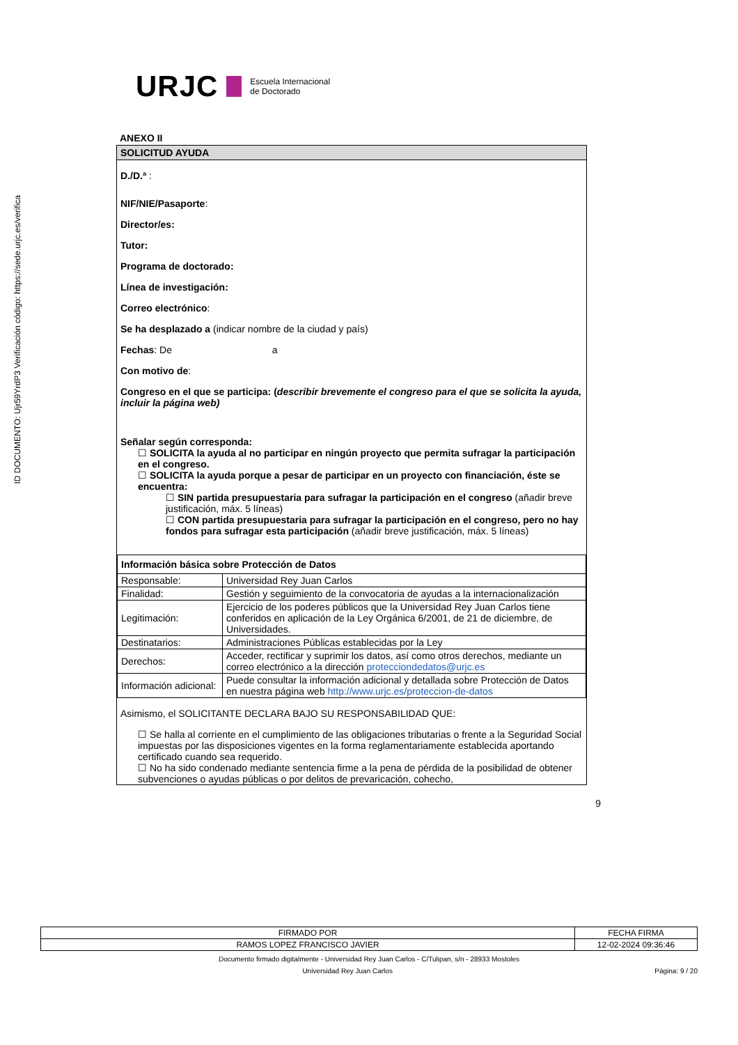ID DOCUMENTO: Ujr59YrdP3 Verificación código: https://sede.urjc.es/verifica
URJC
Escuela Internacional
de Doctorado
ANEXO II
SOLICITUD AYUDA
D./D.ª :
NIF/NIE/Pasaporte:
Director/es:
Tutor:
Programa de doctorado:
Línea de investigación:
Correo electrónico:
Se ha desplazado a (indicar nombre de la ciudad y país)
Fechas: De a
Con motivo de:
Congreso en el que se participa: (describir brevemente el congreso para el que se solicita la ayuda, incluir la página web)
Señalar según corresponda:
☐ SOLICITA la ayuda al no participar en ningún proyecto que permita sufragar la participación en el congreso.
☐ SOLICITA la ayuda porque a pesar de participar en un proyecto con financiación, éste se encuentra:
☐ SIN partida presupuestaria para sufragar la participación en el congreso (añadir breve justificación, máx. 5 líneas)
☐ CON partida presupuestaria para sufragar la participación en el congreso, pero no hay fondos para sufragar esta participación (añadir breve justificación, máx. 5 líneas)
| Información básica sobre Protección de Datos | |
| Responsable: | Universidad Rey Juan Carlos |
| Finalidad: | Gestión y seguimiento de la convocatoria de ayudas a la internacionalización |
| Legitimación: | Ejercicio de los poderes públicos que la Universidad Rey Juan Carlos tiene conferidos en aplicación de la Ley Orgánica 6/2001, de 21 de diciembre, de Universidades. |
| Destinatarios: | Administraciones Públicas establecidas por la Ley |
| Derechos: | Acceder, rectificar y suprimir los datos, así como otros derechos, mediante un correo electrónico a la dirección protecciondedatos@urjc.es |
| Información adicional: | Puede consultar la información adicional y detallada sobre Protección de Datos en nuestra página web http://www.urjc.es/proteccion-de-datos |
Asimismo, el SOLICITANTE DECLARA BAJO SU RESPONSABILIDAD QUE:
☐ Se halla al corriente en el cumplimiento de las obligaciones tributarias o frente a la Seguridad Social impuestas por las disposiciones vigentes en la forma reglamentariamente establecida aportando certificado cuando sea requerido.
☐ No ha sido condenado mediante sentencia firme a la pena de pérdida de la posibilidad de obtener subvenciones o ayudas públicas o por delitos de prevaricación, cohecho,
9
| FIRMADO POR | FECHA FIRMA |
| RAMOS LOPEZ FRANCISCO JAVIER | 12-02-2024 09:36:46 |
Documento firmado digitalmente - Universidad Rey Juan Carlos - C/Tulipan, s/n - 28933 Mostoles
Universidad Rey Juan Carlos Página: 9 / 20